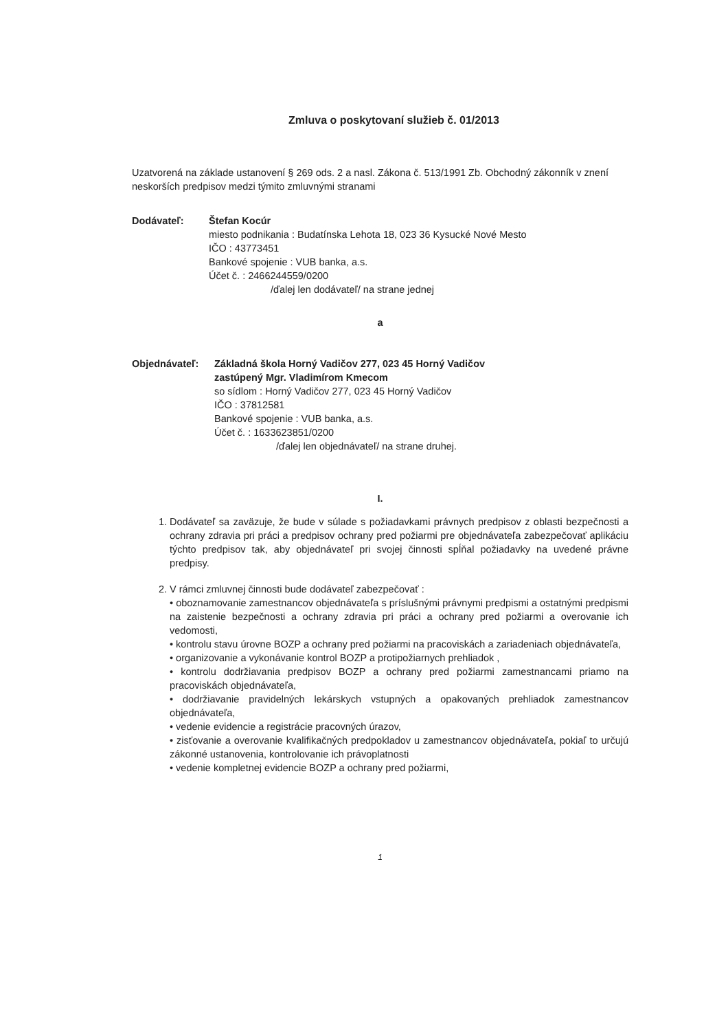Zmluva o poskytovaní služieb č. 01/2013
Uzatvorená na základe ustanovení § 269 ods. 2 a nasl. Zákona č. 513/1991 Zb. Obchodný zákonník v znení neskorších predpisov medzi týmito zmluvnými stranami
Dodávateľ: Štefan Kocúr
miesto podnikania : Budatínska Lehota 18, 023 36 Kysucké Nové Mesto
IČO : 43773451
Bankové spojenie : VUB banka, a.s.
Účet č. : 2466244559/0200
/ďalej len dodávateľ/ na strane jednej
a
Objednávateľ: Základná škola Horný Vadičov 277, 023 45 Horný Vadičov
zastúpený Mgr. Vladimírom Kmecom
so sídlom : Horný Vadičov 277, 023 45 Horný Vadičov
IČO : 37812581
Bankové spojenie : VUB banka, a.s.
Účet č. : 1633623851/0200
/ďalej len objednávateľ/ na strane druhej.
I.
1. Dodávateľ sa zaväzuje, že bude v súlade s požiadavkami právnych predpisov z oblasti bezpečnosti a ochrany zdravia pri práci a predpisov ochrany pred požiarmi pre objednávateľa zabezpečovať aplikáciu týchto predpisov tak, aby objednávateľ pri svojej činnosti spĺňal požiadavky na uvedené právne predpisy.
2. V rámci zmluvnej činnosti bude dodávateľ zabezpečovať :
• oboznamovanie zamestnancov objednávateľa s príslušnými právnymi predpismi a ostatnými predpismi na zaistenie bezpečnosti a ochrany zdravia pri práci a ochrany pred požiarmi a overovanie ich vedomosti,
• kontrolu stavu úrovne BOZP a ochrany pred požiarmi na pracoviskách a zariadeniach objednávateľa,
• organizovanie a vykonávanie kontrol BOZP a protipožiarnych prehliadok ,
• kontrolu dodržiavania predpisov BOZP a ochrany pred požiarmi zamestnancami priamo na pracoviskách objednávateľa,
• dodržiavanie pravidelných lekárskych vstupných a opakovaných prehliadok zamestnancov objednávateľa,
• vedenie evidencie a registrácie pracovných úrazov,
• zisťovanie a overovanie kvalifikačných predpokladov u zamestnancov objednávateľa, pokiaľ to určujú zákonné ustanovenia, kontrolovanie ich právoplatnosti
• vedenie kompletnej evidencie BOZP a ochrany pred požiarmi,
1